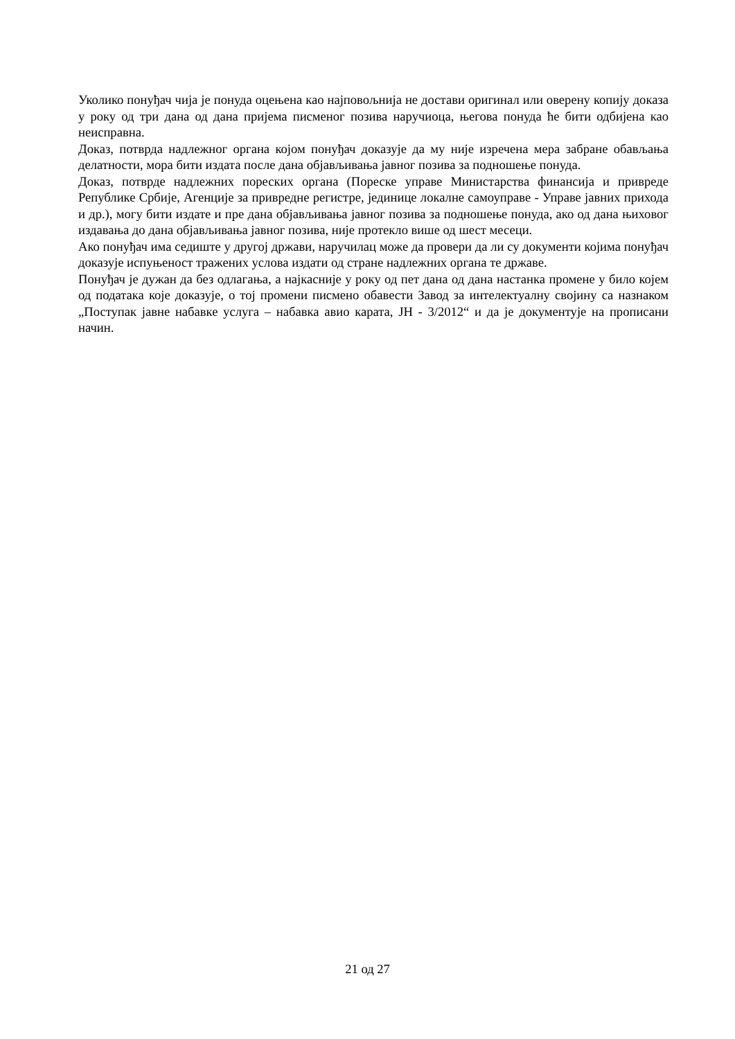Уколико понуђач чија је понуда оцењена као најповољнија не достави оригинал или оверену копију доказа у року од три дана од дана пријема писменог позива наручиоца, његова понуда ће бити одбијена као неисправна.
Доказ, потврда надлежног органа којом понуђач доказује да му није изречена мера забране обављања делатности, мора бити издата после дана објављивања јавног позива за подношење понуда.
Доказ, потврде надлежних пореских органа (Пореске управе Министарства финансија и привреде Републике Србије, Агенције за привредне регистре, јединице локалне самоуправе - Управе јавних прихода и др.), могу бити издате и пре дана објављивања јавног позива за подношење понуда, ако од дана њиховог издавања до дана објављивања јавног позива, није протекло више од шест месеци.
Ако понуђач има седиште у другој држави, наручилац може да провери да ли су документи којима понуђач доказује испуњеност тражених услова издати од стране надлежних органа те државе.
Понуђач је дужан да без одлагања, а најкасније у року од пет дана од дана настанка промене у било којем од података које доказује, о тој промени писмено обавести Завод за интелектуалну својину са назнаком „Поступак јавне набавке услуга – набавка авио карата, ЈН - 3/2012“ и да је документује на прописани начин.
21 од 27